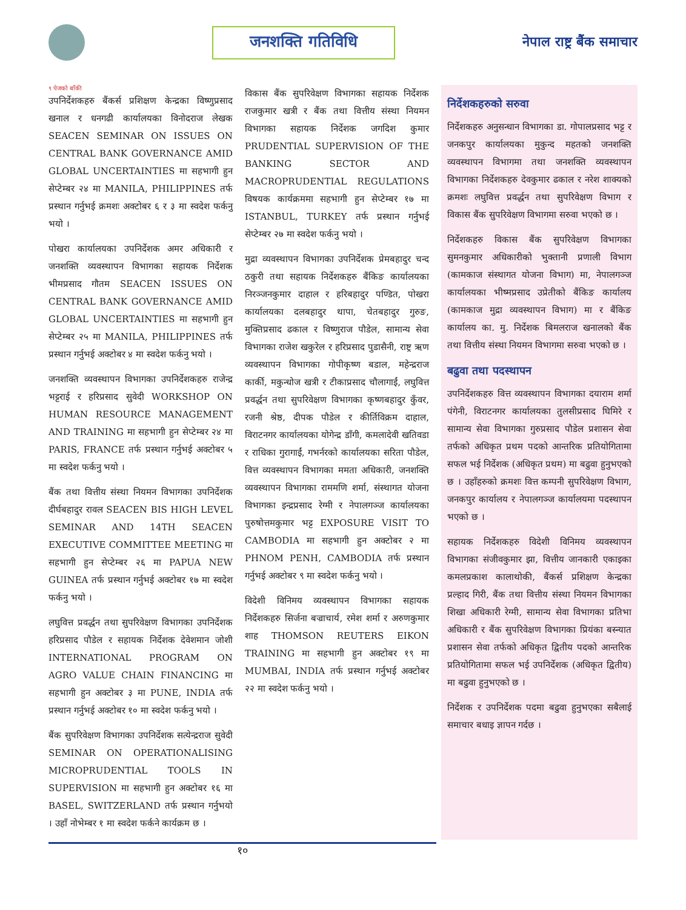जनशक्ति गतिविधि
नेपाल राष्ट्र बैंक समाचार
९ पेजको बाँकी
उपनिर्देशकहरु बैंकर्स प्रशिक्षण केन्द्रका विष्णुप्रसाद खनाल र धनगढी कार्यालयका विनोदराज लेखक SEACEN SEMINAR ON ISSUES ON CENTRAL BANK GOVERNANCE AMID GLOBAL UNCERTAINTIES मा सहभागी हुन सेप्टेम्बर २४ मा MANILA, PHILIPPINES तर्फ प्रस्थान गर्नुभई क्रमशः अक्टोबर ६ र ३ मा स्वदेश फर्कनु भयो ।
पोखरा कार्यालयका उपनिर्देशक अमर अधिकारी र जनशक्ति व्यवस्थापन विभागका सहायक निर्देशक भीमप्रसाद गौतम SEACEN ISSUES ON CENTRAL BANK GOVERNANCE AMID GLOBAL UNCERTAINTIES मा सहभागी हुन सेप्टेम्बर २५ मा MANILA, PHILIPPINES तर्फ प्रस्थान गर्नुभई अक्टोबर ४ मा स्वदेश फर्कनु भयो ।
जनशक्ति व्यवस्थापन विभागका उपनिर्देशकहरु राजेन्द्र भट्टराई र हरिप्रसाद सुवेदी WORKSHOP ON HUMAN RESOURCE MANAGEMENT AND TRAINING मा सहभागी हुन सेप्टेम्बर २४ मा PARIS, FRANCE तर्फ प्रस्थान गर्नुभई अक्टोबर ५ मा स्वदेश फर्कनु भयो ।
बैंक तथा वित्तीय संस्था नियमन विभागका उपनिर्देशक दीर्घबहादुर रावल SEACEN BIS HIGH LEVEL SEMINAR AND 14TH SEACEN EXECUTIVE COMMITTEE MEETING मा सहभागी हुन सेप्टेम्बर २६ मा PAPUA NEW GUINEA तर्फ प्रस्थान गर्नुभई अक्टोबर १७ मा स्वदेश फर्कनु भयो ।
लघुवित्त प्रवर्द्धन तथा सुपरिवेक्षण विभागका उपनिर्देशक हरिप्रसाद पौडेल र सहायक निर्देशक देवेशमान जोशी INTERNATIONAL PROGRAM ON AGRO VALUE CHAIN FINANCING मा सहभागी हुन अक्टोबर ३ मा PUNE, INDIA तर्फ प्रस्थान गर्नुभई अक्टोबर १० मा स्वदेश फर्कनु भयो ।
बैंक सुपरिवेक्षण विभागका उपनिर्देशक सत्येन्द्रराज सुवेदी SEMINAR ON OPERATIONALISING MICROPRUDENTIAL TOOLS IN SUPERVISION मा सहभागी हुन अक्टोबर १६ मा BASEL, SWITZERLAND तर्फ प्रस्थान गर्नुभयो । उहाँ नोभेम्बर १ मा स्वदेश फर्कने कार्यक्रम छ ।
विकास बैंक सुपरिवेक्षण विभागका सहायक निर्देशक राजकुमार खत्री र बैंक तथा वित्तीय संस्था नियमन विभागका सहायक निर्देशक जगदिश कुमार PRUDENTIAL SUPERVISION OF THE BANKING SECTOR AND MACROPRUDENTIAL REGULATIONS विषयक कार्यक्रममा सहभागी हुन सेप्टेम्बर १७ मा ISTANBUL, TURKEY तर्फ प्रस्थान गर्नुभई सेप्टेम्बर २७ मा स्वदेश फर्कनु भयो ।
मुद्रा व्यवस्थापन विभागका उपनिर्देशक प्रेमबहादुर चन्द ठकुरी तथा सहायक निर्देशकहरु बैंकिङ कार्यालयका निरञ्जनकुमार दाहाल र हरिबहादुर पण्डित, पोखरा कार्यालयका दलबहादुर थापा, चेतबहादुर गुरुङ, मुक्तिप्रसाद ढकाल र विष्णुराज पौडेल, सामान्य सेवा विभागका राजेश खकुरेल र हरिप्रसाद पुडासैनी, राष्ट्र ऋण व्यवस्थापन विभागका गोपीकृष्ण बडाल, महेन्द्रराज कार्की, मकुन्धोज खत्री र टीकाप्रसाद चौलागाईं, लघुवित्त प्रवर्द्धन तथा सुपरिवेक्षण विभागका कृष्णबहादुर कुँवर, रजनी श्रेष्ठ, दीपक पौडेल र कीर्तिविक्रम दाहाल, विराटनगर कार्यालयका योगेन्द्र डाँगी, कमलादेवी खतिवडा र राधिका गुरागाईं, गभर्नरको कार्यालयका सरिता पौडेल, वित्त व्यवस्थापन विभागका ममता अधिकारी, जनशक्ति व्यवस्थापन विभागका राममणि शर्मा, संस्थागत योजना विभागका इन्द्रप्रसाद रेग्मी र नेपालगञ्ज कार्यालयका पुरुषोत्तमकुमार भट्ट EXPOSURE VISIT TO CAMBODIA मा सहभागी हुन अक्टोबर २ मा PHNOM PENH, CAMBODIA तर्फ प्रस्थान गर्नुभई अक्टोबर ९ मा स्वदेश फर्कनु भयो ।
विदेशी विनिमय व्यवस्थापन विभागका सहायक निर्देशकहरु सिर्जना बज्राचार्य, रमेश शर्मा र अरुणकुमार शाह THOMSON REUTERS EIKON TRAINING मा सहभागी हुन अक्टोबर १९ मा MUMBAI, INDIA तर्फ प्रस्थान गर्नुभई अक्टोबर २२ मा स्वदेश फर्कनु भयो ।
निर्देशकहरुको सरुवा
निर्देशकहरु अनुसन्धान विभागका डा. गोपालप्रसाद भट्ट र जनकपुर कार्यालयका मुकुन्द महतको जनशक्ति व्यवस्थापन विभागमा तथा जनशक्ति व्यवस्थापन विभागका निर्देशकहरु देवकुमार ढकाल र नरेश शाक्यको क्रमशः लघुवित्त प्रवर्द्धन तथा सुपरिवेक्षण विभाग र विकास बैंक सुपरिवेक्षण विभागमा सरुवा भएको छ ।
निर्देशकहरु विकास बैंक सुपरिवेक्षण विभागका सुमनकुमार अधिकारीको भुक्तानी प्रणाली विभाग (कामकाज संस्थागत योजना विभाग) मा, नेपालगञ्ज कार्यालयका भीष्मप्रसाद उप्रेतीको बैंकिङ कार्यालय (कामकाज मुद्रा व्यवस्थापन विभाग) मा र बैंकिङ कार्यालय का. मु. निर्देशक बिमलराज खनालको बैंक तथा वित्तीय संस्था नियमन विभागमा सरुवा भएको छ ।
बढुवा तथा पदस्थापन
उपनिर्देशकहरु वित्त व्यवस्थापन विभागका दयाराम शर्मा पंगेनी, विराटनगर कार्यालयका तुलसीप्रसाद घिमिरे र सामान्य सेवा विभागका गुरुप्रसाद पौडेल प्रशासन सेवा तर्फको अधिकृत प्रथम पदको आन्तरिक प्रतियोगितामा सफल भई निर्देशक (अधिकृत प्रथम) मा बढुवा हुनुभएको छ । उहाँहरुको क्रमशः वित्त कम्पनी सुपरिवेक्षण विभाग, जनकपुर कार्यालय र नेपालगञ्ज कार्यालयमा पदस्थापन भएको छ ।
सहायक निर्देशकहरु विदेशी विनिमय व्यवस्थापन विभागका संजीवकुमार झा, वित्तीय जानकारी एकाइका कमलप्रकाश कालाथोकी, बैंकर्स प्रशिक्षण केन्द्रका प्रल्हाद गिरी, बैंक तथा वित्तीय संस्था नियमन विभागका शिखा अधिकारी रेग्मी, सामान्य सेवा विभागका प्रतिभा अधिकारी र बैंक सुपरिवेक्षण विभागका प्रियंका बस्न्यात प्रशासन सेवा तर्फको अधिकृत द्वितीय पदको आन्तरिक प्रतियोगितामा सफल भई उपनिर्देशक (अधिकृत द्वितीय) मा बढुवा हुनुभएको छ ।
निर्देशक र उपनिर्देशक पदमा बढुवा हुनुभएका सबैलाई समाचार बधाइ ज्ञापन गर्दछ ।
१०